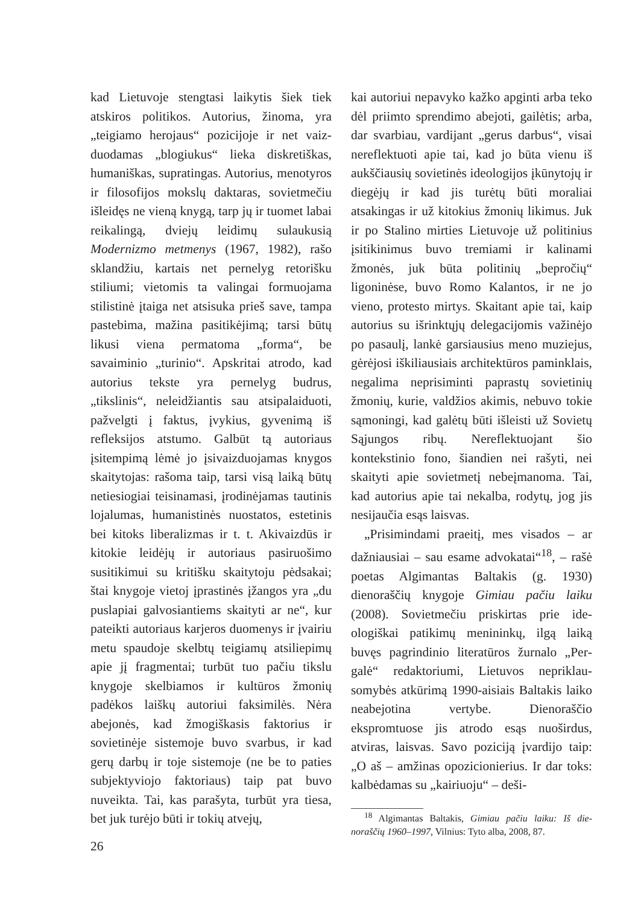kad Lietuvoje stengtasi laikytis šiek tiek atskiros politikos. Autorius, žinoma, yra „teigiamo herojaus“ pozicijoje ir net vaiz­duodamas „blogiukus“ lieka diskretiškas, humaniškas, supratingas. Autorius, me­notyros ir filosofijos mokslų daktaras, so­vietmečiu išleidęs ne vieną knygą, tarp jų ir tuomet labai reikalingą, dviejų leidimų sulaukusią Modernizmo metmenys (1967, 1982), rašo sklandžiu, kartais net perne­lyg retorišku stiliumi; vietomis ta valingai formuojama stilistinė įtaiga net atsisuka prieš save, tampa pastebima, mažina pasi­tikėjimą; tarsi būtų likusi viena permatoma „forma“, be savaiminio „turinio“. Apskri­tai atrodo, kad autorius tekste yra perne­lyg budrus, „tikslinis“, neleidžiantis sau atsipalaiduoti, pažvelgti į faktus, įvykius, gyvenimą iš refleksijos atstumo. Galbūt tą autoriaus įsitempimą lėmė jo įsivaizduoja­mas knygos skaitytojas: rašoma taip, tarsi visą laiką būtų netiesiogiai teisinamasi, įrodinėjamas tautinis lojalumas, humanis­tinės nuostatos, estetinis bei kitoks libera­lizmas ir t. t. Akivaizdūs ir kitokie leidėjų ir autoriaus pasiruošimo susitikimui su kritišku skaitytoju pėdsakai; štai knygoje vietoj įprastinės įžangos yra „du puslapiai galvosiantiems skaityti ar ne“, kur pateik­ti autoriaus karjeros duomenys ir įvairiu metu spaudoje skelbtų teigiamų atsilie­pimų apie jį fragmentai; turbūt tuo pačiu tikslu knygoje skelbiamos ir kultūros žmo­nių padėkos laiškų autoriui faksimilės. Nėra abejonės, kad žmogiškasis faktorius ir sovietinėje sistemoje buvo svarbus, ir kad gerų darbų ir toje sistemoje (ne be to paties subjektyviojo faktoriaus) taip pat buvo nuveikta. Tai, kas parašyta, turbūt yra tiesa, bet juk turėjo būti ir tokių atvejų,
kai autoriui nepavyko kažko apginti arba teko dėl priimto sprendimo abejoti, gai­lėtis; arba, dar svarbiau, vardijant „gerus darbus“, visai nereflektuoti apie tai, kad jo būta vienu iš aukščiausių sovietinės ideo­logijos įkūnytojų ir diegėjų ir kad jis turė­tų būti moraliai atsakingas ir už kitokius žmonių likimus. Juk ir po Stalino mirties Lietuvoje už politinius įsitikinimus buvo tremiami ir kalinami žmonės, juk būta po­litinių „bepročių“ ligoninėse, buvo Romo Kalantos, ir ne jo vieno, protesto mirtys. Skaitant apie tai, kaip autorius su išrink­tųjų delegacijomis važinėjo po pasaulį, lankė garsiausius meno muziejus, gėrėjo­si iškiliausiais architektūros paminklais, negalima neprisiminti paprastų sovietinių žmonių, kurie, valdžios akimis, nebuvo tokie sąmoningi, kad galėtų būti išleisti už Sovietų Sąjungos ribų. Nereflektuojant šio kontekstinio fono, šiandien nei rašyti, nei skaityti apie sovietmetį nebeįmanoma. Tai, kad autorius apie tai nekalba, rodytų, jog jis nesijaučia esąs laisvas.
„Prisimindami praeitį, mes visados – ar dažniausiai – sau esame advokatai“<sup>18</sup>, – rašė poetas Algimantas Baltakis (g. 1930) dienoraščių knygoje Gimiau pačiu laiku (2008). Sovietmečiu priskirtas prie ide­ologiškai patikimų menininkų, ilgą laiką buvęs pagrindinio literatūros žurnalo „Per­galė“ redaktoriumi, Lietuvos nepriklau­somybės atkūrimą 1990-aisiais Baltakis laiko neabejotina vertybe. Dienoraščio ekspromtuose jis atrodo esąs nuoširdus, atviras, laisvas. Savo poziciją įvardijo taip: „O aš – amžinas opozicionierius. Ir dar toks: kalbėdamas su „kairiuoju“ – deši-
<sup>18</sup> Algimantas Baltakis, Gimiau pačiu laiku: Iš die­noraščių 1960–1997, Vilnius: Tyto alba, 2008, 87.
26